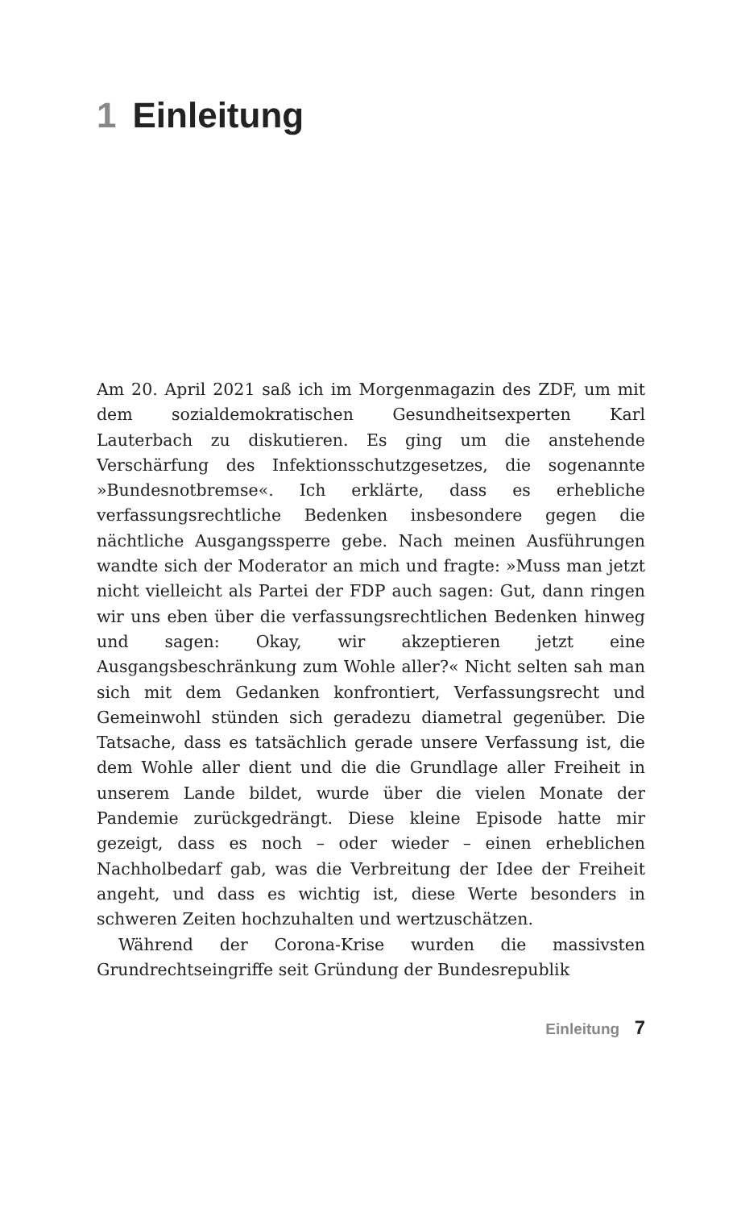1 Einleitung
Am 20. April 2021 saß ich im Morgenmagazin des ZDF, um mit dem sozialdemokratischen Gesundheitsexperten Karl Lauterbach zu diskutieren. Es ging um die anstehende Verschärfung des Infektionsschutzgesetzes, die sogenannte »Bundesnotbremse«. Ich erklärte, dass es erhebliche verfassungsrechtliche Bedenken insbesondere gegen die nächtliche Ausgangssperre gebe. Nach meinen Ausführungen wandte sich der Moderator an mich und fragte: »Muss man jetzt nicht vielleicht als Partei der FDP auch sagen: Gut, dann ringen wir uns eben über die verfassungsrechtlichen Bedenken hinweg und sagen: Okay, wir akzeptieren jetzt eine Ausgangsbeschränkung zum Wohle aller?« Nicht selten sah man sich mit dem Gedanken konfrontiert, Verfassungsrecht und Gemeinwohl stünden sich geradezu diametral gegenüber. Die Tatsache, dass es tatsächlich gerade unsere Verfassung ist, die dem Wohle aller dient und die die Grundlage aller Freiheit in unserem Lande bildet, wurde über die vielen Monate der Pandemie zurückgedrängt. Diese kleine Episode hatte mir gezeigt, dass es noch – oder wieder – einen erheblichen Nachholbedarf gab, was die Verbreitung der Idee der Freiheit angeht, und dass es wichtig ist, diese Werte besonders in schweren Zeiten hochzuhalten und wertzuschätzen.
Während der Corona-Krise wurden die massivsten Grundrechtseingriffe seit Gründung der Bundesrepublik
Einleitung 7